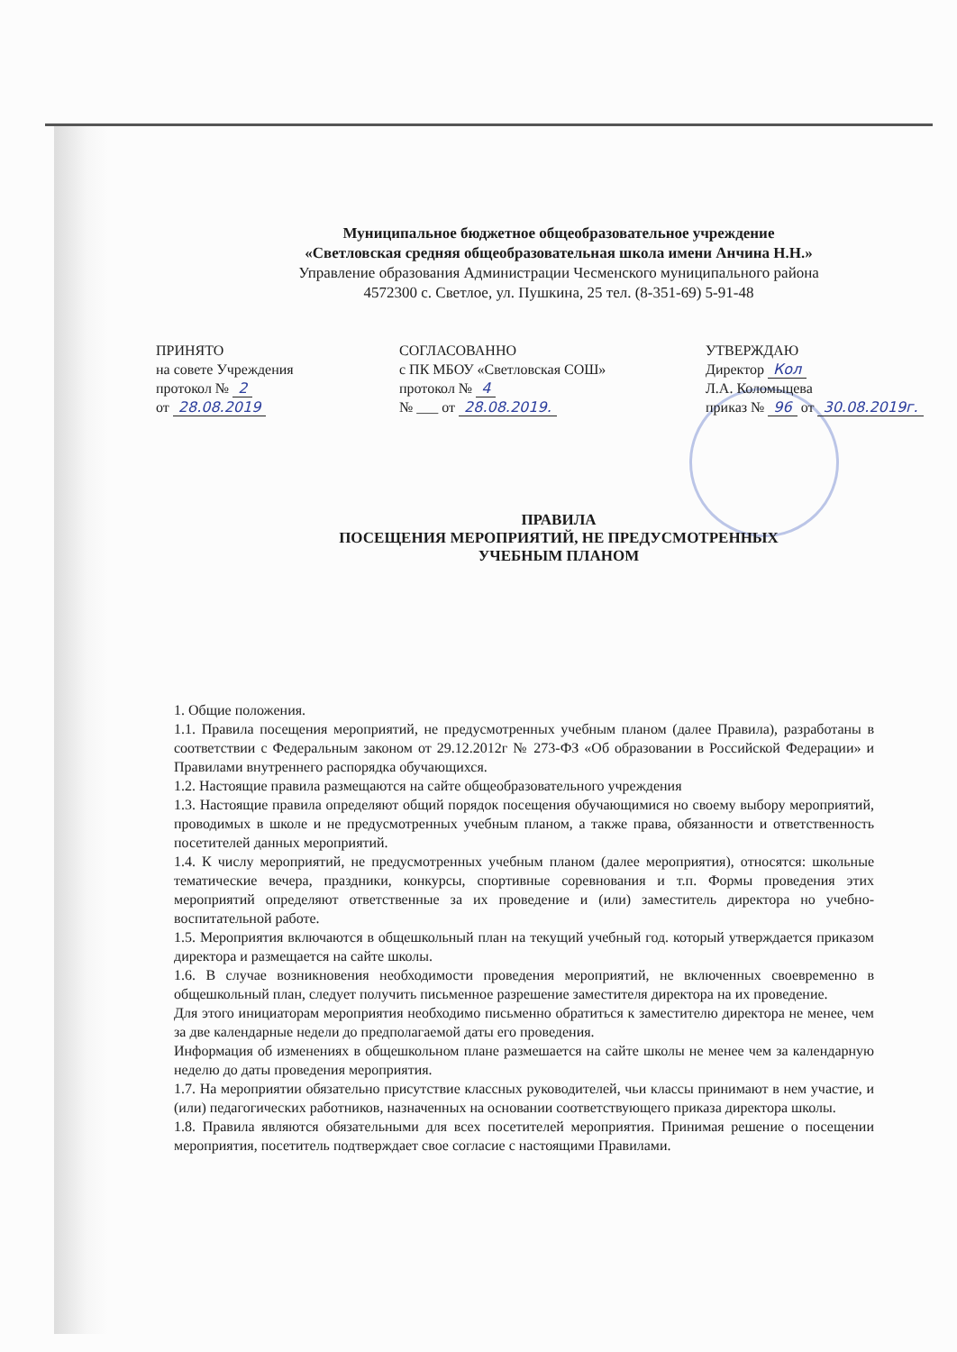Муниципальное бюджетное общеобразовательное учреждение
«Светловская средняя общеобразовательная школа имени Анчина Н.Н.»
Управление образования Администрации Чесменского муниципального района
4572300 с. Светлое, ул. Пушкина, 25 тел. (8-351-69) 5-91-48
ПРИНЯТО
на совете Учреждения
протокол № 2
от 28.08.2019
СОГЛАСОВАННО
с ПК МБОУ «Светловская СОШ»
протокол № 4
№ ___ от 28.08.2019.
УТВЕРЖДАЮ
Директор Кол
Л.А. Коломыцева
приказ № 96 от 30.08.2019г.
ПРАВИЛА
ПОСЕЩЕНИЯ МЕРОПРИЯТИЙ, НЕ ПРЕДУСМОТРЕННЫХ
УЧЕБНЫМ ПЛАНОМ
1. Общие положения.
1.1. Правила посещения мероприятий, не предусмотренных учебным планом (далее Правила), разработаны в соответствии с Федеральным законом от 29.12.2012г № 273-ФЗ «Об образовании в Российской Федерации» и Правилами внутреннего распорядка обучающихся.
1.2. Настоящие правила размещаются на сайте общеобразовательного учреждения
1.3. Настоящие правила определяют общий порядок посещения обучающимися но своему выбору мероприятий, проводимых в школе и не предусмотренных учебным планом, а также права, обязанности и ответственность посетителей данных мероприятий.
1.4. К числу мероприятий, не предусмотренных учебным планом (далее мероприятия), относятся: школьные тематические вечера, праздники, конкурсы, спортивные соревнования и т.п. Формы проведения этих мероприятий определяют ответственные за их проведение и (или) заместитель директора но учебно-воспитательной работе.
1.5. Мероприятия включаются в общешкольный план на текущий учебный год. который утверждается приказом директора и размещается на сайте школы.
1.6. В случае возникновения необходимости проведения мероприятий, не включенных своевременно в общешкольный план, следует получить письменное разрешение заместителя директора на их проведение.
Для этого инициаторам мероприятия необходимо письменно обратиться к заместителю директора не менее, чем за две календарные недели до предполагаемой даты его проведения.
Информация об изменениях в общешкольном плане размешается на сайте школы не менее чем за календарную неделю до даты проведения мероприятия.
1.7. На мероприятии обязательно присутствие классных руководителей, чьи классы принимают в нем участие, и (или) педагогических работников, назначенных на основании соответствующего приказа директора школы.
1.8. Правила являются обязательными для всех посетителей мероприятия. Принимая решение о посещении мероприятия, посетитель подтверждает свое согласие с настоящими Правилами.